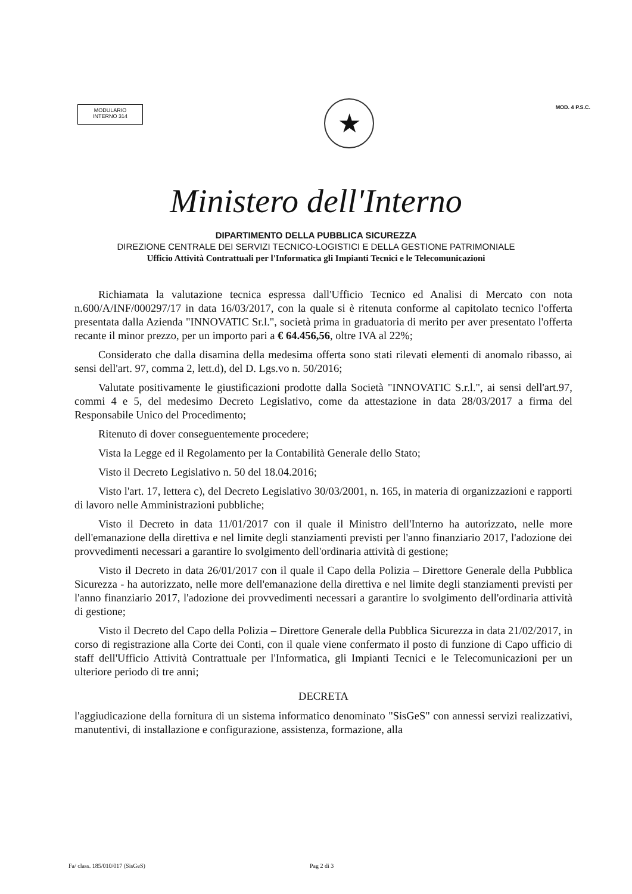MODULARIO
INTERNO 314
★
MOD. 4 P.S.C.
Ministero dell'Interno
DIPARTIMENTO DELLA PUBBLICA SICUREZZA
DIREZIONE CENTRALE DEI SERVIZI TECNICO-LOGISTICI E DELLA GESTIONE PATRIMONIALE
Ufficio Attività Contrattuali per l'Informatica gli Impianti Tecnici e le Telecomunicazioni
Richiamata la valutazione tecnica espressa dall'Ufficio Tecnico ed Analisi di Mercato con nota n.600/A/INF/000297/17 in data 16/03/2017, con la quale si è ritenuta conforme al capitolato tecnico l'offerta presentata dalla Azienda "INNOVATIC Sr.l.", società prima in graduatoria di merito per aver presentato l'offerta recante il minor prezzo, per un importo pari a € 64.456,56, oltre IVA al 22%;
Considerato che dalla disamina della medesima offerta sono stati rilevati elementi di anomalo ribasso, ai sensi dell'art. 97, comma 2, lett.d), del D. Lgs.vo n. 50/2016;
Valutate positivamente le giustificazioni prodotte dalla Società "INNOVATIC S.r.l.", ai sensi dell'art.97, commi 4 e 5, del medesimo Decreto Legislativo, come da attestazione in data 28/03/2017 a firma del Responsabile Unico del Procedimento;
Ritenuto di dover conseguentemente procedere;
Vista la Legge ed il Regolamento per la Contabilità Generale dello Stato;
Visto il Decreto Legislativo n. 50 del 18.04.2016;
Visto l'art. 17, lettera c), del Decreto Legislativo 30/03/2001, n. 165, in materia di organizzazioni e rapporti di lavoro nelle Amministrazioni pubbliche;
Visto il Decreto in data 11/01/2017 con il quale il Ministro dell'Interno ha autorizzato, nelle more dell'emanazione della direttiva e nel limite degli stanziamenti previsti per l'anno finanziario 2017, l'adozione dei provvedimenti necessari a garantire lo svolgimento dell'ordinaria attività di gestione;
Visto il Decreto in data 26/01/2017 con il quale il Capo della Polizia – Direttore Generale della Pubblica Sicurezza - ha autorizzato, nelle more dell'emanazione della direttiva e nel limite degli stanziamenti previsti per l'anno finanziario 2017, l'adozione dei provvedimenti necessari a garantire lo svolgimento dell'ordinaria attività di gestione;
Visto il Decreto del Capo della Polizia – Direttore Generale della Pubblica Sicurezza in data 21/02/2017, in corso di registrazione alla Corte dei Conti, con il quale viene confermato il posto di funzione di Capo ufficio di staff dell'Ufficio Attività Contrattuale per l'Informatica, gli Impianti Tecnici e le Telecomunicazioni per un ulteriore periodo di tre anni;
DECRETA
l'aggiudicazione della fornitura di un sistema informatico denominato "SisGeS" con annessi servizi realizzativi, manutentivi, di installazione e configurazione, assistenza, formazione, alla
Fa/ class. 185/010/017 (SisGeS) Pag 2 di 3